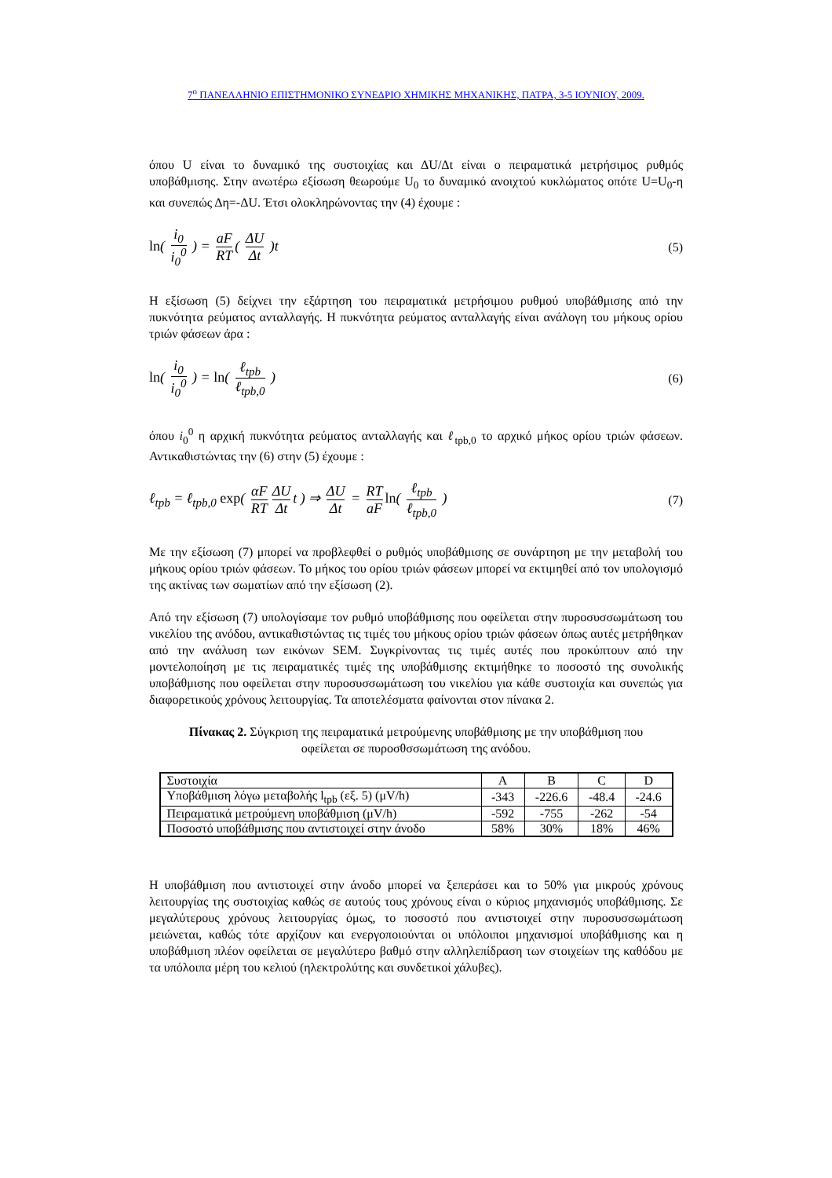7<sup>ο</sup> ΠΑΝΕΛΛΗΝΙΟ ΕΠΙΣΤΗΜΟΝΙΚΟ ΣΥΝΕΔΡΙΟ ΧΗΜΙΚΗΣ ΜΗΧΑΝΙΚΗΣ, ΠΑΤΡΑ, 3-5 ΙΟΥΝΙΟΥ, 2009.
όπου U είναι το δυναμικό της συστοιχίας και ΔU/Δt είναι ο πειραματικά μετρήσιμος ρυθμός υποβάθμισης. Στην ανωτέρω εξίσωση θεωρούμε U<sub>0</sub> το δυναμικό ανοιχτού κυκλώματος οπότε U=U<sub>0</sub>-η και συνεπώς Δη=-ΔU. Έτσι ολοκληρώνοντας την (4) έχουμε :
ln( i<sub>0</sub> i<sub>0</sub><sup>0</sup> ) = aF RT ( ΔU Δt )t
(5)
Η εξίσωση (5) δείχνει την εξάρτηση του πειραματικά μετρήσιμου ρυθμού υποβάθμισης από την πυκνότητα ρεύματος ανταλλαγής. Η πυκνότητα ρεύματος ανταλλαγής είναι ανάλογη του μήκους ορίου τριών φάσεων άρα :
ln( i<sub>0</sub> i<sub>0</sub><sup>0</sup> ) = ln( ℓ<sub>tpb</sub> ℓ<sub>tpb,0</sub> )
(6)
όπου i<sub>0</sub><sup>0</sup> η αρχική πυκνότητα ρεύματος ανταλλαγής και ℓ<sub>tpb,0</sub> το αρχικό μήκος ορίου τριών φάσεων. Αντικαθιστώντας την (6) στην (5) έχουμε :
ℓ<sub>tpb</sub> = ℓ<sub>tpb,0</sub> exp( αF RT ΔU Δt t ) ⇒ ΔU Δt = RT aF ln( ℓ<sub>tpb</sub> ℓ<sub>tpb,0</sub> )
(7)
Με την εξίσωση (7) μπορεί να προβλεφθεί ο ρυθμός υποβάθμισης σε συνάρτηση με την μεταβολή του μήκους ορίου τριών φάσεων. Το μήκος του ορίου τριών φάσεων μπορεί να εκτιμηθεί από τον υπολογισμό της ακτίνας των σωματίων από την εξίσωση (2).
Από την εξίσωση (7) υπολογίσαμε τον ρυθμό υποβάθμισης που οφείλεται στην πυροσυσσωμάτωση του νικελίου της ανόδου, αντικαθιστώντας τις τιμές του μήκους ορίου τριών φάσεων όπως αυτές μετρήθηκαν από την ανάλυση των εικόνων SEM. Συγκρίνοντας τις τιμές αυτές που προκύπτουν από την μοντελοποίηση με τις πειραματικές τιμές της υποβάθμισης εκτιμήθηκε το ποσοστό της συνολικής υποβάθμισης που οφείλεται στην πυροσυσσωμάτωση του νικελίου για κάθε συστοιχία και συνεπώς για διαφορετικούς χρόνους λειτουργίας. Τα αποτελέσματα φαίνονται στον πίνακα 2.
Πίνακας 2. Σύγκριση της πειραματικά μετρούμενης υποβάθμισης με την υποβάθμιση που οφείλεται σε πυροσθσσωμάτωση της ανόδου.
| Συστοιχία | A | B | C | D |
| Υποβάθμιση λόγω μεταβολής l<sub>tpb</sub> (εξ. 5) (μV/h) | -343 | -226.6 | -48.4 | -24.6 |
| Πειραματικά μετρούμενη υποβάθμιση (μV/h) | -592 | -755 | -262 | -54 |
| Ποσοστό υποβάθμισης που αντιστοιχεί στην άνοδο | 58% | 30% | 18% | 46% |
Η υποβάθμιση που αντιστοιχεί στην άνοδο μπορεί να ξεπεράσει και το 50% για μικρούς χρόνους λειτουργίας της συστοιχίας καθώς σε αυτούς τους χρόνους είναι ο κύριος μηχανισμός υποβάθμισης. Σε μεγαλύτερους χρόνους λειτουργίας όμως, το ποσοστό που αντιστοιχεί στην πυροσυσσωμάτωση μειώνεται, καθώς τότε αρχίζουν και ενεργοποιούνται οι υπόλοιποι μηχανισμοί υποβάθμισης και η υποβάθμιση πλέον οφείλεται σε μεγαλύτερο βαθμό στην αλληλεπίδραση των στοιχείων της καθόδου με τα υπόλοιπα μέρη του κελιού (ηλεκτρολύτης και συνδετικοί χάλυβες).